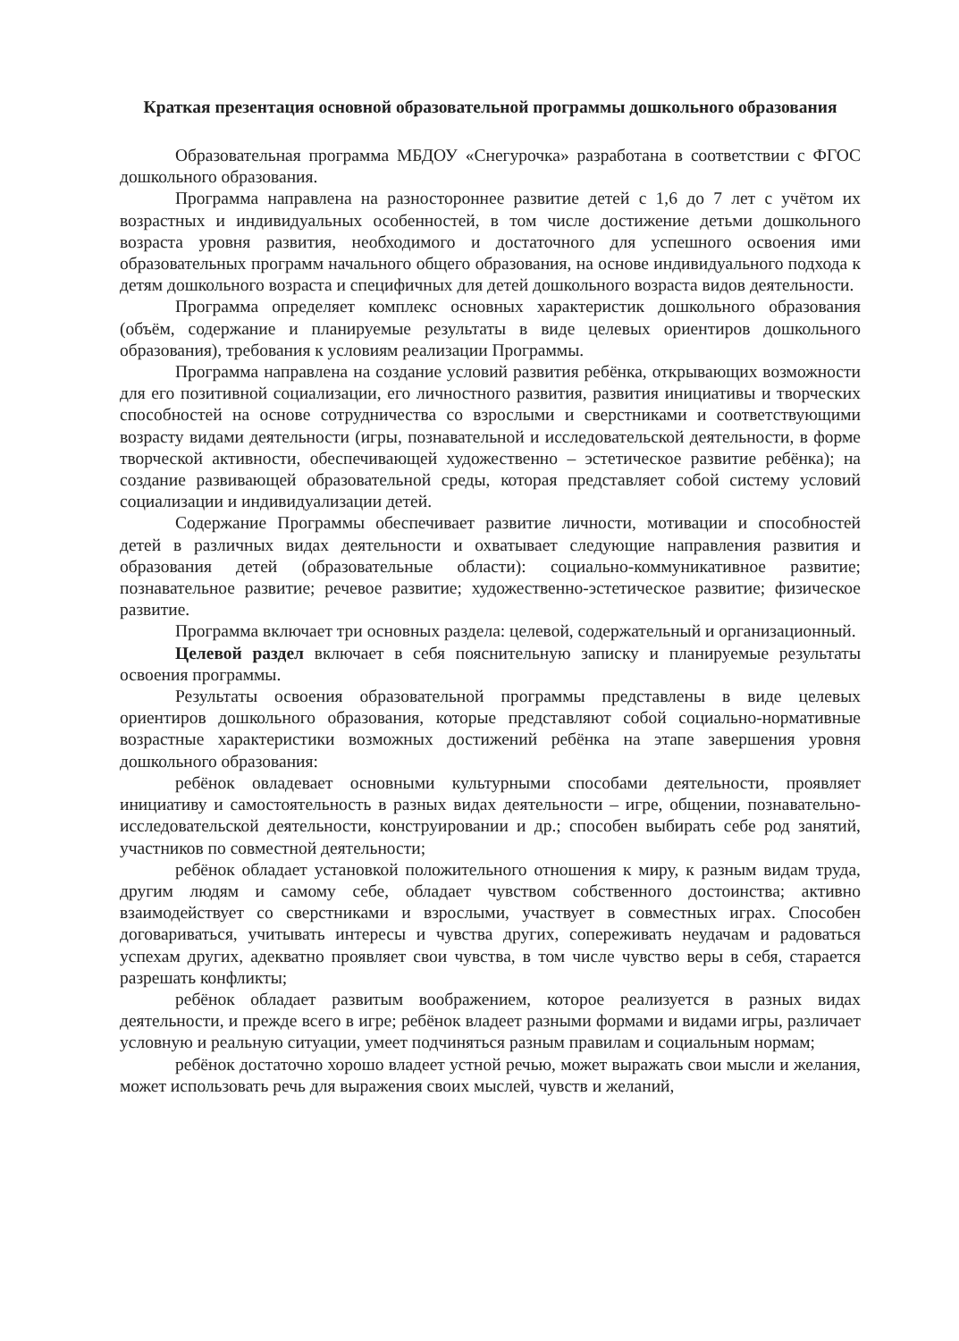Краткая презентация основной образовательной программы дошкольного образования
Образовательная программа МБДОУ «Снегурочка» разработана в соответствии с ФГОС дошкольного образования.
Программа направлена на разностороннее развитие детей с 1,6 до 7 лет с учётом их возрастных и индивидуальных особенностей, в том числе достижение детьми дошкольного возраста уровня развития, необходимого и достаточного для успешного освоения ими образовательных программ начального общего образования, на основе индивидуального подхода к детям дошкольного возраста и специфичных для детей дошкольного возраста видов деятельности.
Программа определяет комплекс основных характеристик дошкольного образования (объём, содержание и планируемые результаты в виде целевых ориентиров дошкольного образования), требования к условиям реализации Программы.
Программа направлена на создание условий развития ребёнка, открывающих возможности для его позитивной социализации, его личностного развития, развития инициативы и творческих способностей на основе сотрудничества со взрослыми и сверстниками и соответствующими возрасту видами деятельности (игры, познавательной и исследовательской деятельности, в форме творческой активности, обеспечивающей художественно – эстетическое развитие ребёнка); на создание развивающей образовательной среды, которая представляет собой систему условий социализации и индивидуализации детей.
Содержание Программы обеспечивает развитие личности, мотивации и способностей детей в различных видах деятельности и охватывает следующие направления развития и образования детей (образовательные области): социально-коммуникативное развитие; познавательное развитие; речевое развитие; художественно-эстетическое развитие; физическое развитие.
Программа включает три основных раздела: целевой, содержательный и организационный.
Целевой раздел включает в себя пояснительную записку и планируемые результаты освоения программы.
Результаты освоения образовательной программы представлены в виде целевых ориентиров дошкольного образования, которые представляют собой социально-нормативные возрастные характеристики возможных достижений ребёнка на этапе завершения уровня дошкольного образования:
ребёнок овладевает основными культурными способами деятельности, проявляет инициативу и самостоятельность в разных видах деятельности – игре, общении, познавательно-исследовательской деятельности, конструировании и др.; способен выбирать себе род занятий, участников по совместной деятельности;
ребёнок обладает установкой положительного отношения к миру, к разным видам труда, другим людям и самому себе, обладает чувством собственного достоинства; активно взаимодействует со сверстниками и взрослыми, участвует в совместных играх. Способен договариваться, учитывать интересы и чувства других, сопереживать неудачам и радоваться успехам других, адекватно проявляет свои чувства, в том числе чувство веры в себя, старается разрешать конфликты;
ребёнок обладает развитым воображением, которое реализуется в разных видах деятельности, и прежде всего в игре; ребёнок владеет разными формами и видами игры, различает условную и реальную ситуации, умеет подчиняться разным правилам и социальным нормам;
ребёнок достаточно хорошо владеет устной речью, может выражать свои мысли и желания, может использовать речь для выражения своих мыслей, чувств и желаний,